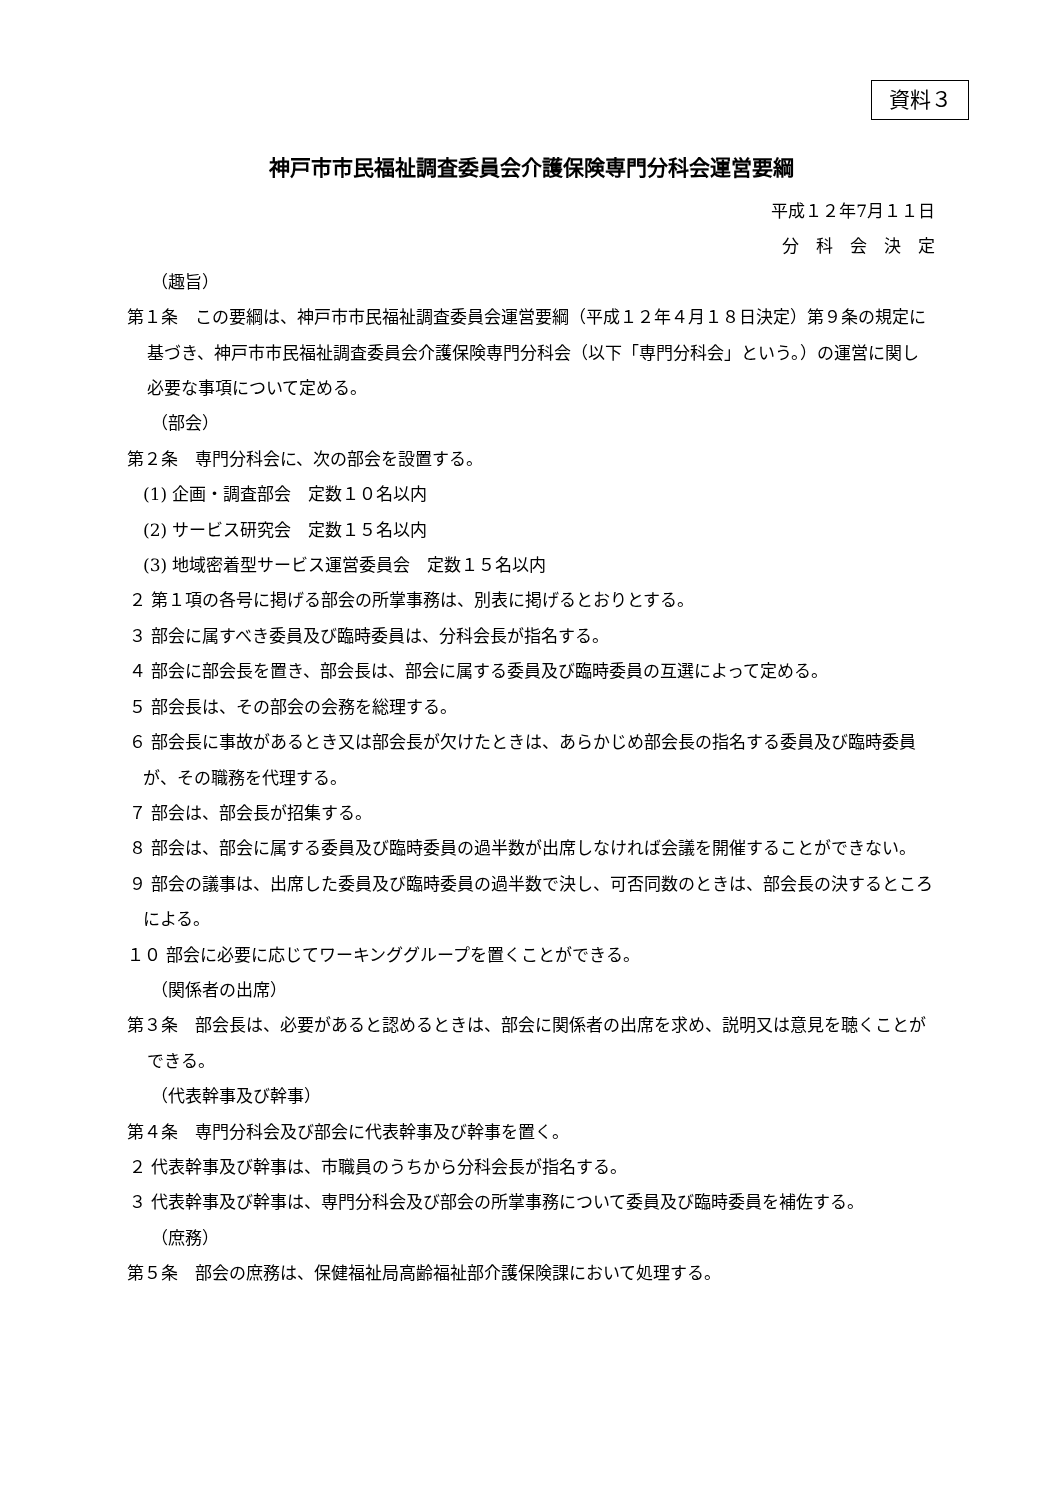資料３
神戸市市民福祉調査委員会介護保険専門分科会運営要綱
平成１２年7月１１日
分　科　会　決　定
（趣旨）
第１条　この要綱は、神戸市市民福祉調査委員会運営要綱（平成１２年４月１８日決定）第９条の規定に基づき、神戸市市民福祉調査委員会介護保険専門分科会（以下「専門分科会」という。）の運営に関し必要な事項について定める。
（部会）
第２条　専門分科会に、次の部会を設置する。
(1) 企画・調査部会　定数１０名以内
(2) サービス研究会　定数１５名以内
(3) 地域密着型サービス運営委員会　定数１５名以内
２ 第１項の各号に掲げる部会の所掌事務は、別表に掲げるとおりとする。
３ 部会に属すべき委員及び臨時委員は、分科会長が指名する。
４ 部会に部会長を置き、部会長は、部会に属する委員及び臨時委員の互選によって定める。
５ 部会長は、その部会の会務を総理する。
６ 部会長に事故があるとき又は部会長が欠けたときは、あらかじめ部会長の指名する委員及び臨時委員が、その職務を代理する。
７ 部会は、部会長が招集する。
８ 部会は、部会に属する委員及び臨時委員の過半数が出席しなければ会議を開催することができない。
９ 部会の議事は、出席した委員及び臨時委員の過半数で決し、可否同数のときは、部会長の決するところによる。
１０ 部会に必要に応じてワーキンググループを置くことができる。
（関係者の出席）
第３条　部会長は、必要があると認めるときは、部会に関係者の出席を求め、説明又は意見を聴くことができる。
（代表幹事及び幹事）
第４条　専門分科会及び部会に代表幹事及び幹事を置く。
２ 代表幹事及び幹事は、市職員のうちから分科会長が指名する。
３ 代表幹事及び幹事は、専門分科会及び部会の所掌事務について委員及び臨時委員を補佐する。
（庶務）
第５条　部会の庶務は、保健福祉局高齢福祉部介護保険課において処理する。